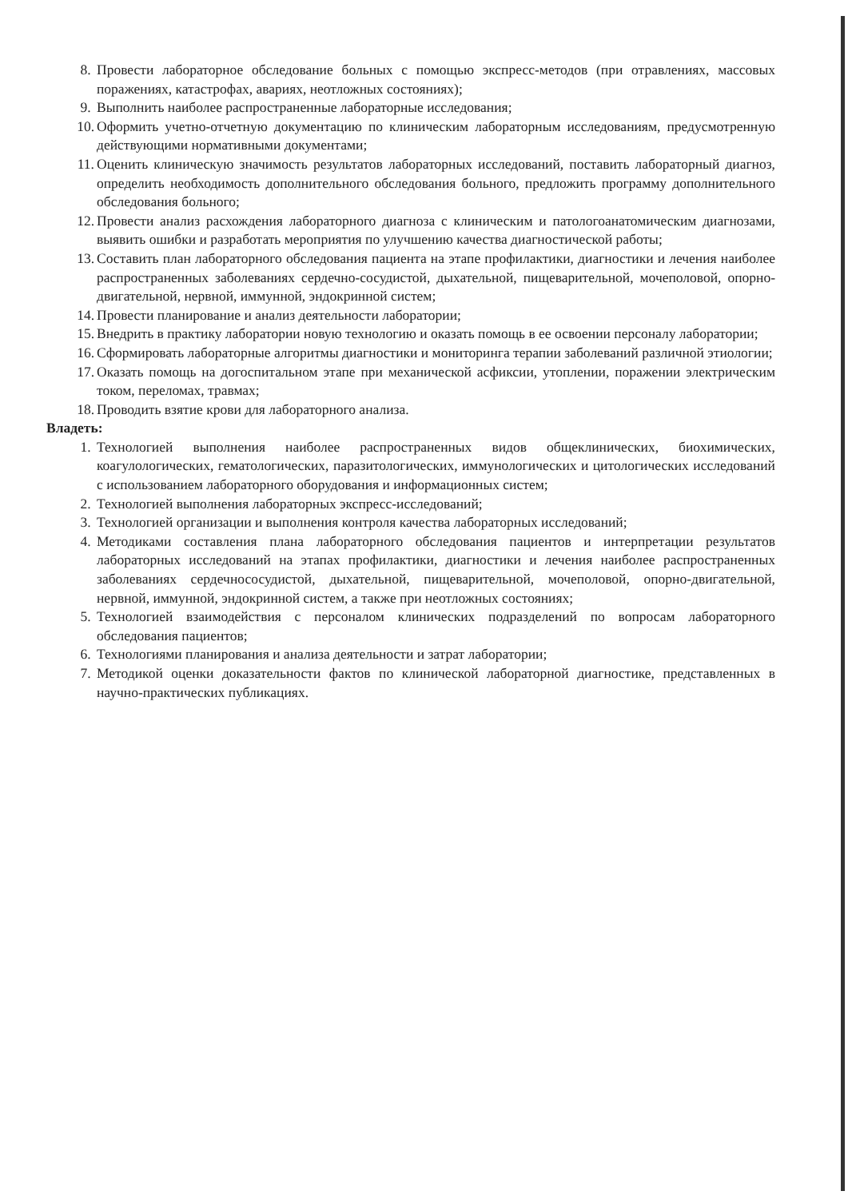8. Провести лабораторное обследование больных с помощью экспресс-методов (при отравлениях, массовых поражениях, катастрофах, авариях, неотложных состояниях);
9. Выполнить наиболее распространенные лабораторные исследования;
10. Оформить учетно-отчетную документацию по клиническим лабораторным исследованиям, предусмотренную действующими нормативными документами;
11. Оценить клиническую значимость результатов лабораторных исследований, поставить лабораторный диагноз, определить необходимость дополнительного обследования больного, предложить программу дополнительного обследования больного;
12. Провести анализ расхождения лабораторного диагноза с клиническим и патологоанатомическим диагнозами, выявить ошибки и разработать мероприятия по улучшению качества диагностической работы;
13. Составить план лабораторного обследования пациента на этапе профилактики, диагностики и лечения наиболее распространенных заболеваниях сердечно-сосудистой, дыхательной, пищеварительной, мочеполовой, опорно-двигательной, нервной, иммунной, эндокринной систем;
14. Провести планирование и анализ деятельности лаборатории;
15. Внедрить в практику лаборатории новую технологию и оказать помощь в ее освоении персоналу лаборатории;
16. Сформировать лабораторные алгоритмы диагностики и мониторинга терапии заболеваний различной этиологии;
17. Оказать помощь на догоспитальном этапе при механической асфиксии, утоплении, поражении электрическим током, переломах, травмах;
18. Проводить взятие крови для лабораторного анализа.
Владеть:
1. Технологией выполнения наиболее распространенных видов общеклинических, биохимических, коагулологических, гематологических, паразитологических, иммунологических и цитологических исследований с использованием лабораторного оборудования и информационных систем;
2. Технологией выполнения лабораторных экспресс-исследований;
3. Технологией организации и выполнения контроля качества лабораторных исследований;
4. Методиками составления плана лабораторного обследования пациентов и интерпретации результатов лабораторных исследований на этапах профилактики, диагностики и лечения наиболее распространенных заболеваниях сердечнососудистой, дыхательной, пищеварительной, мочеполовой, опорно-двигательной, нервной, иммунной, эндокринной систем, а также при неотложных состояниях;
5. Технологией взаимодействия с персоналом клинических подразделений по вопросам лабораторного обследования пациентов;
6. Технологиями планирования и анализа деятельности и затрат лаборатории;
7. Методикой оценки доказательности фактов по клинической лабораторной диагностике, представленных в научно-практических публикациях.